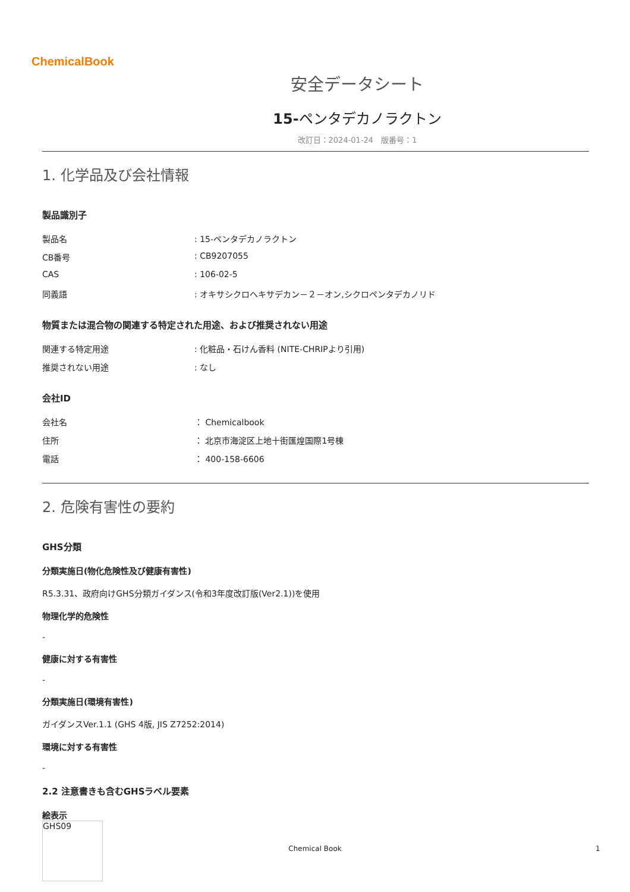ChemicalBook
安全データシート
15-ペンタデカノラクトン
改訂日：2024-01-24　版番号：1
1. 化学品及び会社情報
製品識別子
製品名: 15-ペンタデカノラクトン
CB番号: CB9207055
CAS: 106-02-5
同義語: オキサシクロヘキサデカン－２－オン,シクロペンタデカノリド
物質または混合物の関連する特定された用途、および推奨されない用途
関連する特定用途: 化粧品・石けん香料 (NITE-CHRIPより引用)
推奨されない用途: なし
会社ID
会社名 ： Chemicalbook
住所 ： 北京市海淀区上地十街匯煌国際1号棟
電話 ： 400-158-6606
2. 危険有害性の要約
GHS分類
分類実施日(物化危険性及び健康有害性)
R5.3.31、政府向けGHS分類ガイダンス(令和3年度改訂版(Ver2.1))を使用
物理化学的危険性
-
健康に対する有害性
-
分類実施日(環境有害性)
ガイダンスVer.1.1 (GHS 4版, JIS Z7252:2014)
環境に対する有害性
-
2.2 注意書きも含むGHSラベル要素
絵表示
GHS09
Chemical Book 1